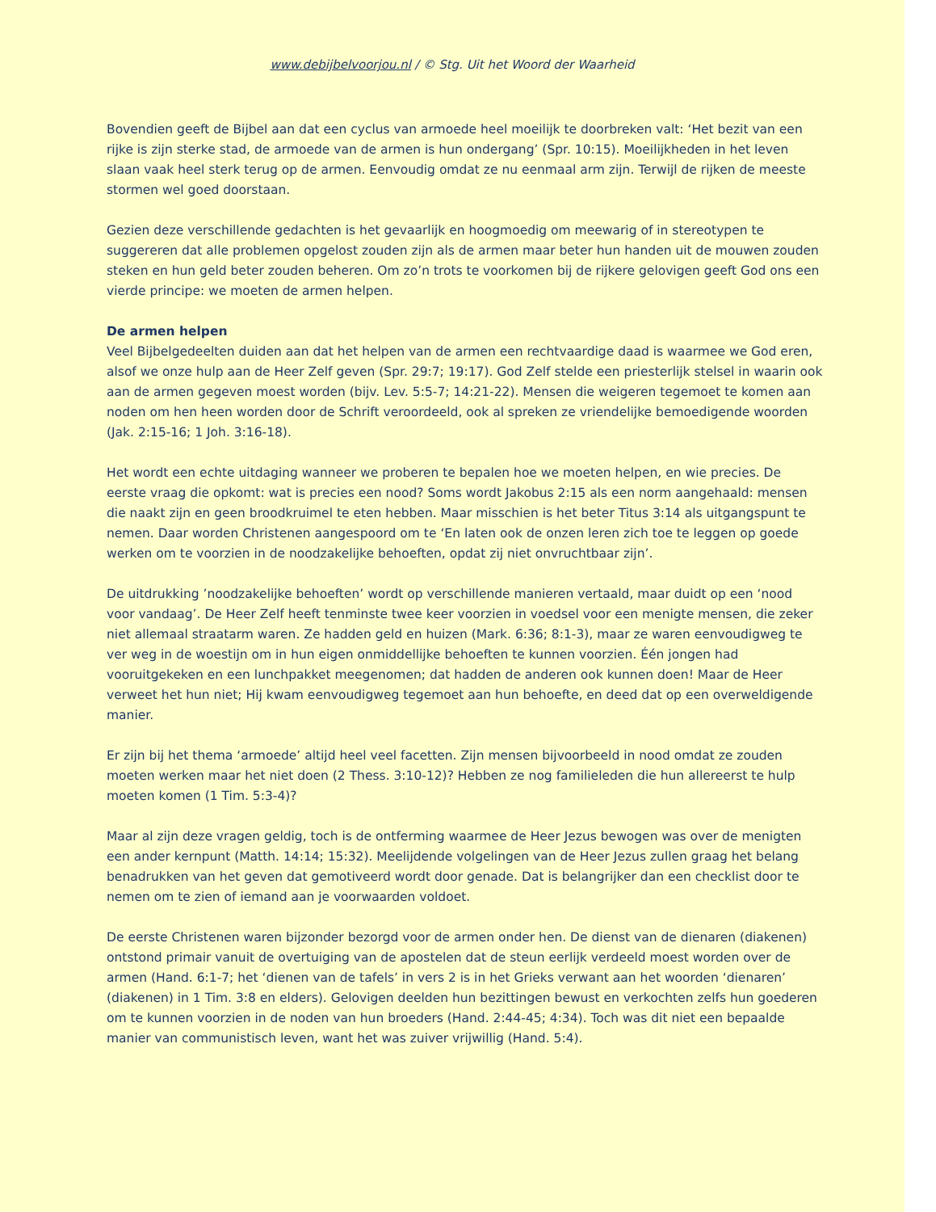www.debijbelvoorjou.nl / © Stg. Uit het Woord der Waarheid
Bovendien geeft de Bijbel aan dat een cyclus van armoede heel moeilijk te doorbreken valt: ‘Het bezit van een rijke is zijn sterke stad, de armoede van de armen is hun ondergang’ (Spr. 10:15). Moeilijkheden in het leven slaan vaak heel sterk terug op de armen. Eenvoudig omdat ze nu eenmaal arm zijn. Terwijl de rijken de meeste stormen wel goed doorstaan.
Gezien deze verschillende gedachten is het gevaarlijk en hoogmoedig om meewarig of in stereotypen te suggereren dat alle problemen opgelost zouden zijn als de armen maar beter hun handen uit de mouwen zouden steken en hun geld beter zouden beheren. Om zo’n trots te voorkomen bij de rijkere gelovigen geeft God ons een vierde principe: we moeten de armen helpen.
De armen helpen
Veel Bijbelgedeelten duiden aan dat het helpen van de armen een rechtvaardige daad is waarmee we God eren, alsof we onze hulp aan de Heer Zelf geven (Spr. 29:7; 19:17). God Zelf stelde een priesterlijk stelsel in waarin ook aan de armen gegeven moest worden (bijv. Lev. 5:5-7; 14:21-22). Mensen die weigeren tegemoet te komen aan noden om hen heen worden door de Schrift veroordeeld, ook al spreken ze vriendelijke bemoedigende woorden (Jak. 2:15-16; 1 Joh. 3:16-18).
Het wordt een echte uitdaging wanneer we proberen te bepalen hoe we moeten helpen, en wie precies. De eerste vraag die opkomt: wat is precies een nood? Soms wordt Jakobus 2:15 als een norm aangehaald: mensen die naakt zijn en geen broodkruimel te eten hebben. Maar misschien is het beter Titus 3:14 als uitgangspunt te nemen. Daar worden Christenen aangespoord om te ‘En laten ook de onzen leren zich toe te leggen op goede werken om te voorzien in de noodzakelijke behoeften, opdat zij niet onvruchtbaar zijn’.
De uitdrukking ’noodzakelijke behoeften’ wordt op verschillende manieren vertaald, maar duidt op een ‘nood voor vandaag’. De Heer Zelf heeft tenminste twee keer voorzien in voedsel voor een menigte mensen, die zeker niet allemaal straatarm waren. Ze hadden geld en huizen (Mark. 6:36; 8:1-3), maar ze waren eenvoudigweg te ver weg in de woestijn om in hun eigen onmiddellijke behoeften te kunnen voorzien. Één jongen had vooruitgekeken en een lunchpakket meegenomen; dat hadden de anderen ook kunnen doen! Maar de Heer verweet het hun niet; Hij kwam eenvoudigweg tegemoet aan hun behoefte, en deed dat op een overweldigende manier.
Er zijn bij het thema ‘armoede’ altijd heel veel facetten. Zijn mensen bijvoorbeeld in nood omdat ze zouden moeten werken maar het niet doen (2 Thess. 3:10-12)? Hebben ze nog familieleden die hun allereerst te hulp moeten komen (1 Tim. 5:3-4)?
Maar al zijn deze vragen geldig, toch is de ontferming waarmee de Heer Jezus bewogen was over de menigten een ander kernpunt (Matth. 14:14; 15:32). Meelijdende volgelingen van de Heer Jezus zullen graag het belang benadrukken van het geven dat gemotiveerd wordt door genade. Dat is belangrijker dan een checklist door te nemen om te zien of iemand aan je voorwaarden voldoet.
De eerste Christenen waren bijzonder bezorgd voor de armen onder hen. De dienst van de dienaren (diakenen) ontstond primair vanuit de overtuiging van de apostelen dat de steun eerlijk verdeeld moest worden over de armen (Hand. 6:1-7; het ‘dienen van de tafels’ in vers 2 is in het Grieks verwant aan het woorden ‘dienaren’ (diakenen) in 1 Tim. 3:8 en elders). Gelovigen deelden hun bezittingen bewust en verkochten zelfs hun goederen om te kunnen voorzien in de noden van hun broeders (Hand. 2:44-45; 4:34). Toch was dit niet een bepaalde manier van communistisch leven, want het was zuiver vrijwillig (Hand. 5:4).